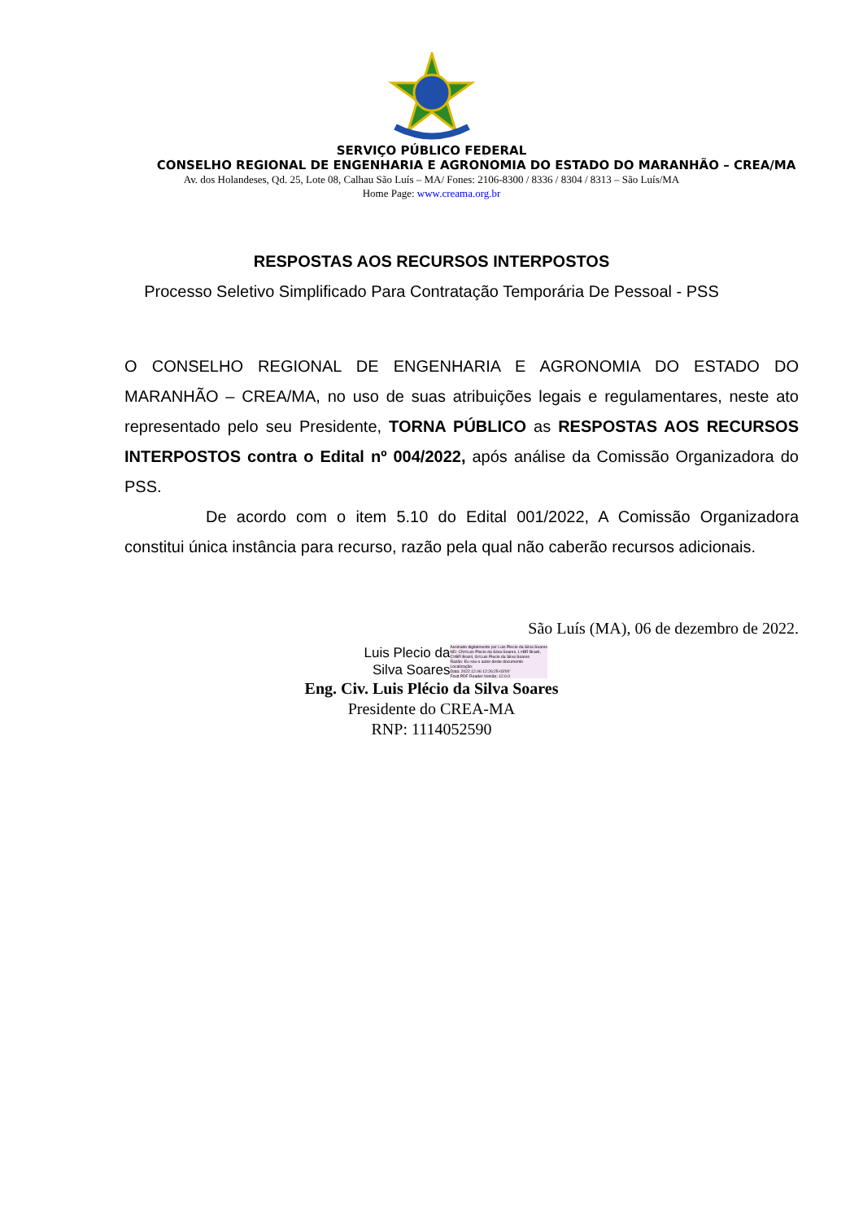SERVIÇO PÚBLICO FEDERAL
CONSELHO REGIONAL DE ENGENHARIA E AGRONOMIA DO ESTADO DO MARANHÃO – CREA/MA
Av. dos Holandeses, Qd. 25, Lote 08, Calhau São Luís – MA/ Fones: 2106-8300 / 8336 / 8304 / 8313 – São Luís/MA
Home Page: www.creama.org.br
RESPOSTAS AOS RECURSOS INTERPOSTOS
Processo Seletivo Simplificado Para Contratação Temporária De Pessoal - PSS
O CONSELHO REGIONAL DE ENGENHARIA E AGRONOMIA DO ESTADO DO MARANHÃO – CREA/MA, no uso de suas atribuições legais e regulamentares, neste ato representado pelo seu Presidente, TORNA PÚBLICO as RESPOSTAS AOS RECURSOS INTERPOSTOS contra o Edital nº 004/2022, após análise da Comissão Organizadora do PSS.
De acordo com o item 5.10 do Edital 001/2022, A Comissão Organizadora constitui única instância para recurso, razão pela qual não caberão recursos adicionais.
São Luís (MA), 06 de dezembro de 2022.
Luis Plecio da
Silva Soares
Assinado digitalmente por Luis Plecio da Silva Soares
ND: CN=Luis Plecio da Silva Soares, L=BR Brazil, C=BR Brazil, G=Luis Plecio da Silva Soares
Razão: Eu sou o autor deste documento
Localização:
Data: 2022.12.06 12:26:25-03'00'
Foxit PDF Reader Versão: 12.0.0
Eng. Civ. Luis Plécio da Silva Soares
Presidente do CREA-MA
RNP: 1114052590